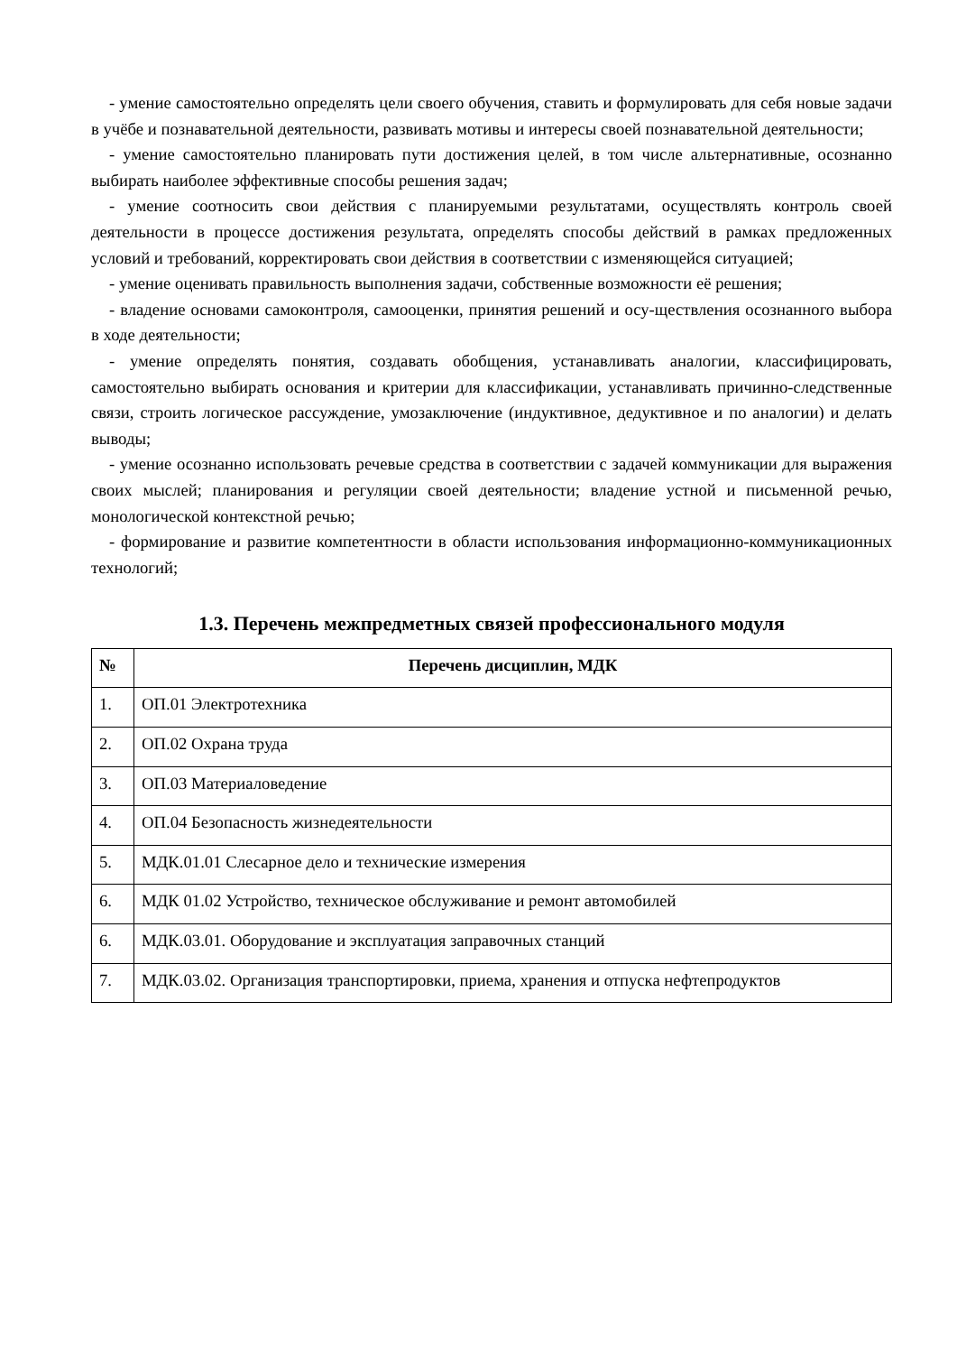- умение самостоятельно определять цели своего обучения, ставить и формулировать для себя новые задачи в учёбе и познавательной деятельности, развивать мотивы и интересы своей познавательной деятельности;
- умение самостоятельно планировать пути достижения целей, в том числе альтернативные, осознанно выбирать наиболее эффективные способы решения задач;
- умение соотносить свои действия с планируемыми результатами, осуществлять контроль своей деятельности в процессе достижения результата, определять способы действий в рамках предложенных условий и требований, корректировать свои действия в соответствии с изменяющейся ситуацией;
- умение оценивать правильность выполнения задачи, собственные возможности её решения;
- владение основами самоконтроля, самооценки, принятия решений и осу-ществления осознанного выбора в ходе деятельности;
- умение определять понятия, создавать обобщения, устанавливать аналогии, классифицировать, самостоятельно выбирать основания и критерии для классификации, устанавливать причинно-следственные связи, строить логическое рассуждение, умозаключение (индуктивное, дедуктивное и по аналогии) и делать выводы;
- умение осознанно использовать речевые средства в соответствии с задачей коммуникации для выражения своих мыслей; планирования и регуляции своей деятельности; владение устной и письменной речью, монологической контекстной речью;
- формирование и развитие компетентности в области использования информационно-коммуникационных технологий;
1.3. Перечень межпредметных связей профессионального модуля
| № | Перечень дисциплин, МДК |
| --- | --- |
| 1. | ОП.01 Электротехника |
| 2. | ОП.02 Охрана труда |
| 3. | ОП.03 Материаловедение |
| 4. | ОП.04 Безопасность жизнедеятельности |
| 5. | МДК.01.01 Слесарное дело и технические измерения |
| 6. | МДК 01.02 Устройство, техническое обслуживание и ремонт автомобилей |
| 6. | МДК.03.01. Оборудование и эксплуатация заправочных станций |
| 7. | МДК.03.02. Организация транспортировки, приема, хранения и отпуска нефтепродуктов |